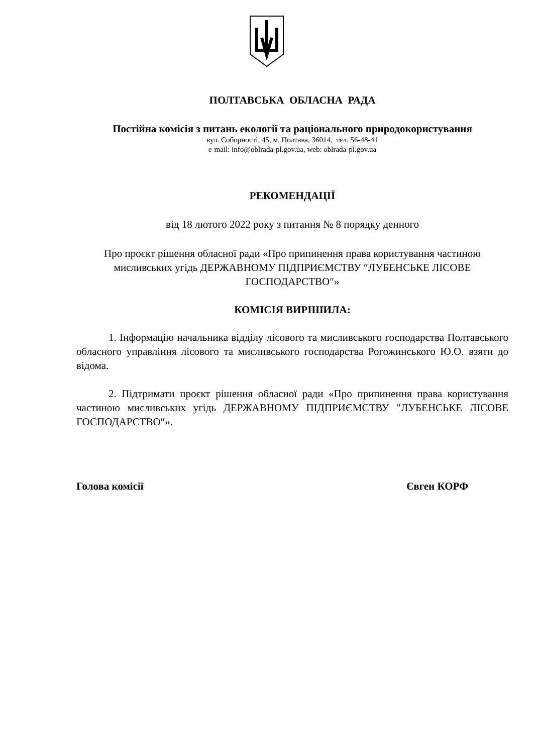ПОЛТАВСЬКА ОБЛАСНА РАДА
Постійна комісія з питань екології та раціонального природокористування
вул. Соборності, 45, м. Полтава, 36014, тел. 56-48-41
e-mail: info@oblrada-pl.gov.ua, web: oblrada-pl.gov.ua
РЕКОМЕНДАЦІЇ
від 18 лютого 2022 року з питання № 8 порядку денного
Про проєкт рішення обласної ради «Про припинення права користування частиною мисливських угідь ДЕРЖАВНОМУ ПІДПРИЄМСТВУ ″ЛУБЕНСЬКЕ ЛІСОВЕ ГОСПОДАРСТВО″»
КОМІСІЯ ВИРІШИЛА:
1. Інформацію начальника відділу лісового та мисливського господарства Полтавського обласного управління лісового та мисливського господарства Рогожинського Ю.О. взяти до відома.
2. Підтримати проєкт рішення обласної ради «Про припинення права користування частиною мисливських угідь ДЕРЖАВНОМУ ПІДПРИЄМСТВУ ″ЛУБЕНСЬКЕ ЛІСОВЕ ГОСПОДАРСТВО″».
Голова комісії Євген КОРФ